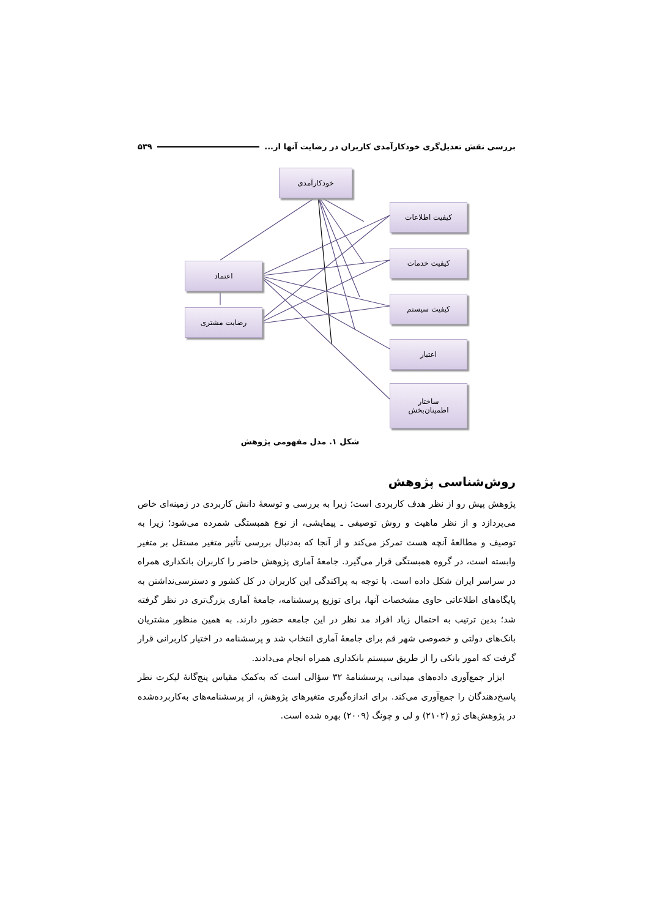بررسی نقش تعدیل‌گری خودکارآمدی کاربران در رضایت آنها از... ۵۳۹
خودکارآمدی
کیفیت اطلاعات
کیفیت خدمات
کیفیت سیستم
اعتبار
ساختار
اطمینان‌بخش
اعتماد
رضایت مشتری
شکل ۱. مدل مفهومی پژوهش
روش‌شناسی پژوهش
پژوهش پیش رو از نظر هدف کاربردی است؛ زیرا به بررسی و توسعهٔ دانش کاربردی در زمینه‌ای خاص می‌پردازد و از نظر ماهیت و روش توصیفی ـ پیمایشی، از نوع همبستگی شمرده می‌شود؛ زیرا به توصیف و مطالعهٔ آنچه هست تمرکز می‌کند و از آنجا که به‌دنبال بررسی تأثیر متغیر مستقل بر متغیر وابسته است، در گروه همبستگی قرار می‌گیرد. جامعهٔ آماری پژوهش حاضر را کاربران بانکداری همراه در سراسر ایران شکل داده است. با توجه به پراکندگی این کاربران در کل کشور و دسترسی‌نداشتن به پایگاه‌های اطلاعاتی حاوی مشخصات آنها، برای توزیع پرسشنامه، جامعهٔ آماری بزرگ‌تری در نظر گرفته شد؛ بدین ترتیب به احتمال زیاد افراد مد نظر در این جامعه حضور دارند. به همین منظور مشتریان بانک‌های دولتی و خصوصی شهر قم برای جامعهٔ آماری انتخاب شد و پرسشنامه در اختیار کاربرانی قرار گرفت که امور بانکی را از طریق سیستم بانکداری همراه انجام می‌دادند.
ابزار جمع‌آوری داده‌های میدانی، پرسشنامهٔ ۳۲ سؤالی است که به‌کمک مقیاس پنج‌گانهٔ لیکرت نظر پاسخ‌دهندگان را جمع‌آوری می‌کند. برای اندازه‌گیری متغیرهای پژوهش، از پرسشنامه‌های به‌کاربرده‌شده در پژوهش‌های ژو (۲۱۰۲) و لی و چونگ (۲۰۰۹) بهره شده است.